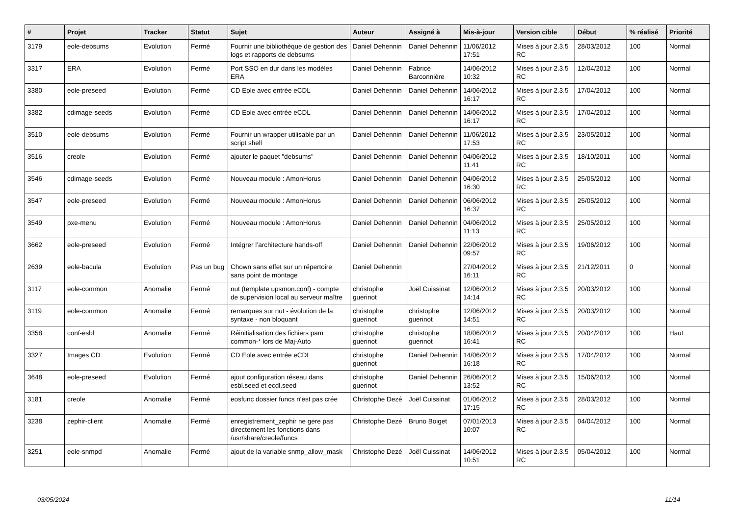| # | Projet | Tracker | Statut | Sujet | Auteur | Assigné à | Mis-à-jour | Version cible | Début | % réalisé | Priorité |
| --- | --- | --- | --- | --- | --- | --- | --- | --- | --- | --- | --- |
| 3179 | eole-debsums | Evolution | Fermé | Fournir une bibliothèque de gestion des logs et rapports de debsums | Daniel Dehennin | Daniel Dehennin | 11/06/2012 17:51 | Mises à jour 2.3.5 RC | 28/03/2012 | 100 | Normal |
| 3317 | ERA | Evolution | Fermé | Port SSO en dur dans les modèles ERA | Daniel Dehennin | Fabrice Barconnière | 14/06/2012 10:32 | Mises à jour 2.3.5 RC | 12/04/2012 | 100 | Normal |
| 3380 | eole-preseed | Evolution | Fermé | CD Eole avec entrée eCDL | Daniel Dehennin | Daniel Dehennin | 14/06/2012 16:17 | Mises à jour 2.3.5 RC | 17/04/2012 | 100 | Normal |
| 3382 | cdimage-seeds | Evolution | Fermé | CD Eole avec entrée eCDL | Daniel Dehennin | Daniel Dehennin | 14/06/2012 16:17 | Mises à jour 2.3.5 RC | 17/04/2012 | 100 | Normal |
| 3510 | eole-debsums | Evolution | Fermé | Fournir un wrapper utilisable par un script shell | Daniel Dehennin | Daniel Dehennin | 11/06/2012 17:53 | Mises à jour 2.3.5 RC | 23/05/2012 | 100 | Normal |
| 3516 | creole | Evolution | Fermé | ajouter le paquet "debsums" | Daniel Dehennin | Daniel Dehennin | 04/06/2012 11:41 | Mises à jour 2.3.5 RC | 18/10/2011 | 100 | Normal |
| 3546 | cdimage-seeds | Evolution | Fermé | Nouveau module : AmonHorus | Daniel Dehennin | Daniel Dehennin | 04/06/2012 16:30 | Mises à jour 2.3.5 RC | 25/05/2012 | 100 | Normal |
| 3547 | eole-preseed | Evolution | Fermé | Nouveau module : AmonHorus | Daniel Dehennin | Daniel Dehennin | 06/06/2012 16:37 | Mises à jour 2.3.5 RC | 25/05/2012 | 100 | Normal |
| 3549 | pxe-menu | Evolution | Fermé | Nouveau module : AmonHorus | Daniel Dehennin | Daniel Dehennin | 04/06/2012 11:13 | Mises à jour 2.3.5 RC | 25/05/2012 | 100 | Normal |
| 3662 | eole-preseed | Evolution | Fermé | Intégrer l’architecture hands-off | Daniel Dehennin | Daniel Dehennin | 22/06/2012 09:57 | Mises à jour 2.3.5 RC | 19/06/2012 | 100 | Normal |
| 2639 | eole-bacula | Evolution | Pas un bug | Chown sans effet sur un répertoire sans point de montage | Daniel Dehennin | | 27/04/2012 16:11 | Mises à jour 2.3.5 RC | 21/12/2011 | 0 | Normal |
| 3117 | eole-common | Anomalie | Fermé | nut (template upsmon.conf) - compte de supervision local au serveur maître | christophe guerinot | Joël Cuissinat | 12/06/2012 14:14 | Mises à jour 2.3.5 RC | 20/03/2012 | 100 | Normal |
| 3119 | eole-common | Anomalie | Fermé | remarques sur nut - évolution de la syntaxe - non bloquant | christophe guerinot | christophe guerinot | 12/06/2012 14:51 | Mises à jour 2.3.5 RC | 20/03/2012 | 100 | Normal |
| 3358 | conf-esbl | Anomalie | Fermé | Réinitialisation des fichiers pam common-* lors de Maj-Auto | christophe guerinot | christophe guerinot | 18/06/2012 16:41 | Mises à jour 2.3.5 RC | 20/04/2012 | 100 | Haut |
| 3327 | Images CD | Evolution | Fermé | CD Eole avec entrée eCDL | christophe guerinot | Daniel Dehennin | 14/06/2012 16:18 | Mises à jour 2.3.5 RC | 17/04/2012 | 100 | Normal |
| 3648 | eole-preseed | Evolution | Fermé | ajout configuration réseau dans esbl.seed et ecdl.seed | christophe guerinot | Daniel Dehennin | 26/06/2012 13:52 | Mises à jour 2.3.5 RC | 15/06/2012 | 100 | Normal |
| 3181 | creole | Anomalie | Fermé | eosfunc dossier funcs n'est pas crée | Christophe Dezé | Joël Cuissinat | 01/06/2012 17:15 | Mises à jour 2.3.5 RC | 28/03/2012 | 100 | Normal |
| 3238 | zephir-client | Anomalie | Fermé | enregistrement_zephir ne gere pas directement les fonctions dans /usr/share/creole/funcs | Christophe Dezé | Bruno Boiget | 07/01/2013 10:07 | Mises à jour 2.3.5 RC | 04/04/2012 | 100 | Normal |
| 3251 | eole-snmpd | Anomalie | Fermé | ajout de la variable snmp_allow_mask | Christophe Dezé | Joël Cuissinat | 14/06/2012 10:51 | Mises à jour 2.3.5 RC | 05/04/2012 | 100 | Normal |
03/05/2024 11/14